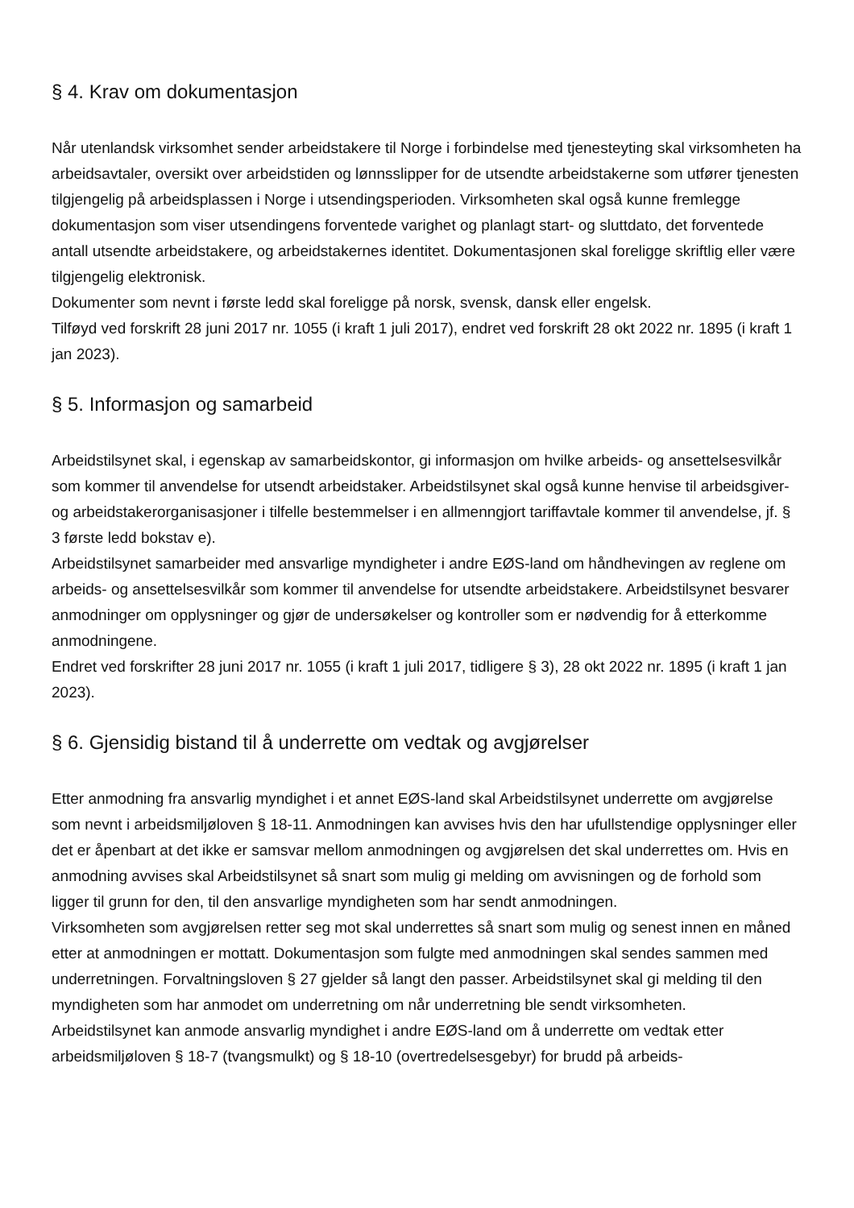§ 4. Krav om dokumentasjon
Når utenlandsk virksomhet sender arbeidstakere til Norge i forbindelse med tjenesteyting skal virksomheten ha arbeidsavtaler, oversikt over arbeidstiden og lønnsslipper for de utsendte arbeidstakerne som utfører tjenesten tilgjengelig på arbeidsplassen i Norge i utsendingsperioden. Virksomheten skal også kunne fremlegge dokumentasjon som viser utsendingens forventede varighet og planlagt start- og sluttdato, det forventede antall utsendte arbeidstakere, og arbeidstakernes identitet. Dokumentasjonen skal foreligge skriftlig eller være tilgjengelig elektronisk.
Dokumenter som nevnt i første ledd skal foreligge på norsk, svensk, dansk eller engelsk.
Tilføyd ved forskrift 28 juni 2017 nr. 1055 (i kraft 1 juli 2017), endret ved forskrift 28 okt 2022 nr. 1895 (i kraft 1 jan 2023).
§ 5. Informasjon og samarbeid
Arbeidstilsynet skal, i egenskap av samarbeidskontor, gi informasjon om hvilke arbeids- og ansettelsesvilkår som kommer til anvendelse for utsendt arbeidstaker. Arbeidstilsynet skal også kunne henvise til arbeidsgiver- og arbeidstakerorganisasjoner i tilfelle bestemmelser i en allmenngjort tariffavtale kommer til anvendelse, jf. § 3 første ledd bokstav e).
Arbeidstilsynet samarbeider med ansvarlige myndigheter i andre EØS-land om håndhevingen av reglene om arbeids- og ansettelsesvilkår som kommer til anvendelse for utsendte arbeidstakere. Arbeidstilsynet besvarer anmodninger om opplysninger og gjør de undersøkelser og kontroller som er nødvendig for å etterkomme anmodningene.
Endret ved forskrifter 28 juni 2017 nr. 1055 (i kraft 1 juli 2017, tidligere § 3), 28 okt 2022 nr. 1895 (i kraft 1 jan 2023).
§ 6. Gjensidig bistand til å underrette om vedtak og avgjørelser
Etter anmodning fra ansvarlig myndighet i et annet EØS-land skal Arbeidstilsynet underrette om avgjørelse som nevnt i arbeidsmiljøloven § 18-11. Anmodningen kan avvises hvis den har ufullstendige opplysninger eller det er åpenbart at det ikke er samsvar mellom anmodningen og avgjørelsen det skal underrettes om. Hvis en anmodning avvises skal Arbeidstilsynet så snart som mulig gi melding om avvisningen og de forhold som ligger til grunn for den, til den ansvarlige myndigheten som har sendt anmodningen.
Virksomheten som avgjørelsen retter seg mot skal underrettes så snart som mulig og senest innen en måned etter at anmodningen er mottatt. Dokumentasjon som fulgte med anmodningen skal sendes sammen med underretningen. Forvaltningsloven § 27 gjelder så langt den passer. Arbeidstilsynet skal gi melding til den myndigheten som har anmodet om underretning om når underretning ble sendt virksomheten.
Arbeidstilsynet kan anmode ansvarlig myndighet i andre EØS-land om å underrette om vedtak etter arbeidsmiljøloven § 18-7 (tvangsmulkt) og § 18-10 (overtredelsesgebyr) for brudd på arbeids-